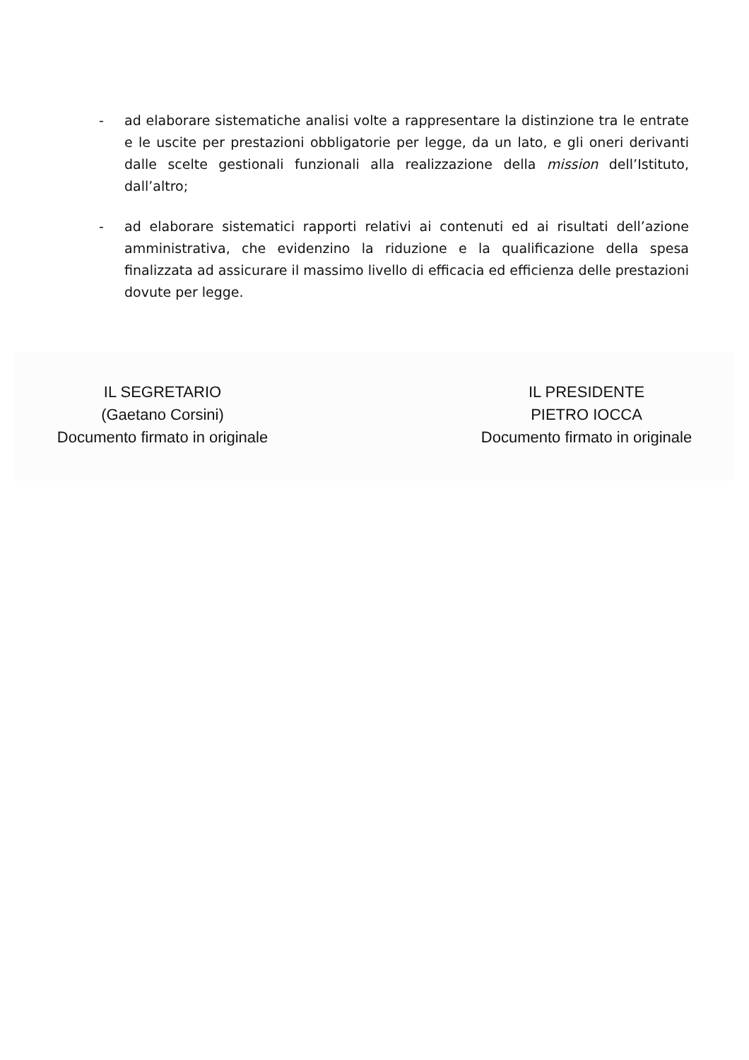- ad elaborare sistematiche analisi volte a rappresentare la distinzione tra le entrate e le uscite per prestazioni obbligatorie per legge, da un lato, e gli oneri derivanti dalle scelte gestionali funzionali alla realizzazione della mission dell’Istituto, dall’altro;
- ad elaborare sistematici rapporti relativi ai contenuti ed ai risultati dell’azione amministrativa, che evidenzino la riduzione e la qualificazione della spesa finalizzata ad assicurare il massimo livello di efficacia ed efficienza delle prestazioni dovute per legge.
IL SEGRETARIO
(Gaetano Corsini)
Documento firmato in originale
IL PRESIDENTE
PIETRO IOCCA
Documento firmato in originale